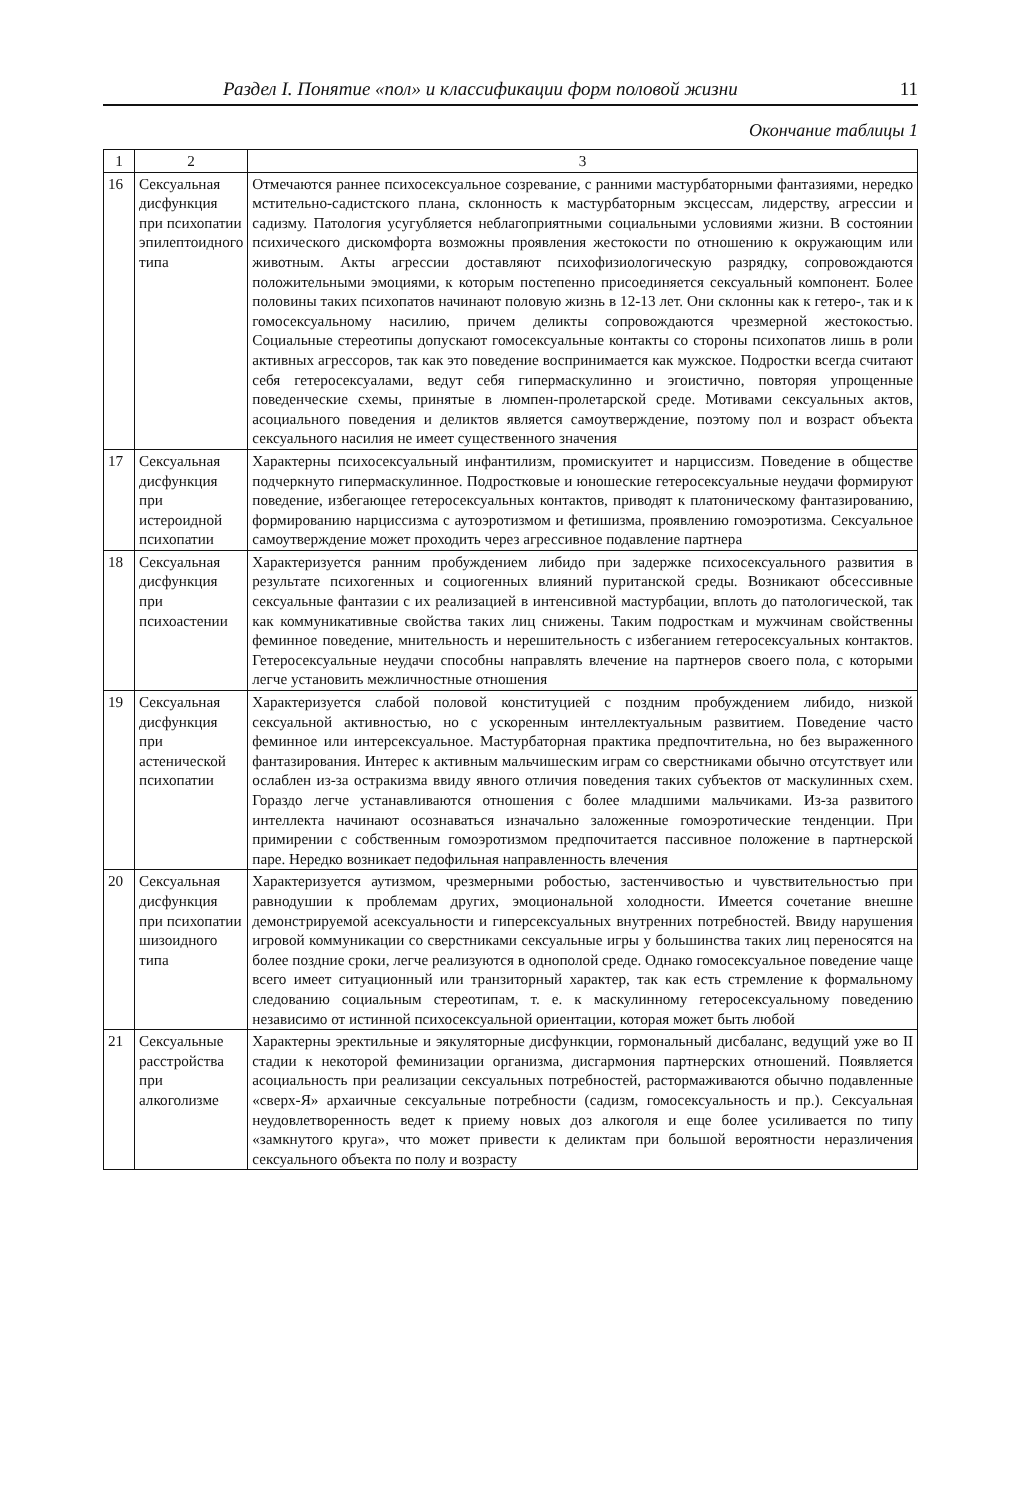Раздел I. Понятие «пол» и классификации форм половой жизни 11
Окончание таблицы 1
| 1 | 2 | 3 |
| --- | --- | --- |
| 16 | Сексуальная дисфункция при психопатии эпилептоидного типа | Отмечаются раннее психосексуальное созревание, с ранними мастурбаторными фантазиями, нередко мстительно-садистского плана, склонность к мастурбаторным эксцессам, лидерству, агрессии и садизму. Патология усугубляется неблагоприятными социальными условиями жизни. В состоянии психического дискомфорта возможны проявления жестокости по отношению к окружающим или животным. Акты агрессии доставляют психофизиологическую разрядку, сопровождаются положительными эмоциями, к которым постепенно присоединяется сексуальный компонент. Более половины таких психопатов начинают половую жизнь в 12-13 лет. Они склонны как к гетеро-, так и к гомосексуальному насилию, причем деликты сопровождаются чрезмерной жестокостью. Социальные стереотипы допускают гомосексуальные контакты со стороны психопатов лишь в роли активных агрессоров, так как это поведение воспринимается как мужское. Подростки всегда считают себя гетеросексуалами, ведут себя гипермаскулинно и эгоистично, повторяя упрощенные поведенческие схемы, принятые в люмпен-пролетарской среде. Мотивами сексуальных актов, асоциального поведения и деликтов является самоутверждение, поэтому пол и возраст объекта сексуального насилия не имеет существенного значения |
| 17 | Сексуальная дисфункция при истероидной психопатии | Характерны психосексуальный инфантилизм, промискуитет и нарциссизм. Поведение в обществе подчеркнуто гипермаскулинное. Подростковые и юношеские гетеросексуальные неудачи формируют поведение, избегающее гетеросексуальных контактов, приводят к платоническому фантазированию, формированию нарциссизма с аутоэротизмом и фетишизма, проявлению гомоэротизма. Сексуальное самоутверждение может проходить через агрессивное подавление партнера |
| 18 | Сексуальная дисфункция при психоастении | Характеризуется ранним пробуждением либидо при задержке психосексуального развития в результате психогенных и социогенных влияний пуританской среды. Возникают обсессивные сексуальные фантазии с их реализацией в интенсивной мастурбации, вплоть до патологической, так как коммуникативные свойства таких лиц снижены. Таким подросткам и мужчинам свойственны феминное поведение, мнительность и нерешительность с избеганием гетеросексуальных контактов. Гетеросексуальные неудачи способны направлять влечение на партнеров своего пола, с которыми легче установить межличностные отношения |
| 19 | Сексуальная дисфункция при астенической психопатии | Характеризуется слабой половой конституцией с поздним пробуждением либидо, низкой сексуальной активностью, но с ускоренным интеллектуальным развитием. Поведение часто феминное или интерсексуальное. Мастурбаторная практика предпочтительна, но без выраженного фантазирования. Интерес к активным мальчишеским играм со сверстниками обычно отсутствует или ослаблен из-за остракизма ввиду явного отличия поведения таких субъектов от маскулинных схем. Гораздо легче устанавливаются отношения с более младшими мальчиками. Из-за развитого интеллекта начинают осознаваться изначально заложенные гомоэротические тенденции. При примирении с собственным гомоэротизмом предпочитается пассивное положение в партнерской паре. Нередко возникает педофильная направленность влечения |
| 20 | Сексуальная дисфункция при психопатии шизоидного типа | Характеризуется аутизмом, чрезмерными робостью, застенчивостью и чувствительностью при равнодушии к проблемам других, эмоциональной холодности. Имеется сочетание внешне демонстрируемой асексуальности и гиперсексуальных внутренних потребностей. Ввиду нарушения игровой коммуникации со сверстниками сексуальные игры у большинства таких лиц переносятся на более поздние сроки, легче реализуются в однополой среде. Однако гомосексуальное поведение чаще всего имеет ситуационный или транзиторный характер, так как есть стремление к формальному следованию социальным стереотипам, т. е. к маскулинному гетеросексуальному поведению независимо от истинной психосексуальной ориентации, которая может быть любой |
| 21 | Сексуальные расстройства при алкоголизме | Характерны эректильные и эякуляторные дисфункции, гормональный дисбаланс, ведущий уже во II стадии к некоторой феминизации организма, дисгармония партнерских отношений. Появляется асоциальность при реализации сексуальных потребностей, растормаживаются обычно подавленные «сверх-Я» архаичные сексуальные потребности (садизм, гомосексуальность и пр.). Сексуальная неудовлетворенность ведет к приему новых доз алкоголя и еще более усиливается по типу «замкнутого круга», что может привести к деликтам при большой вероятности неразличения сексуального объекта по полу и возрасту |